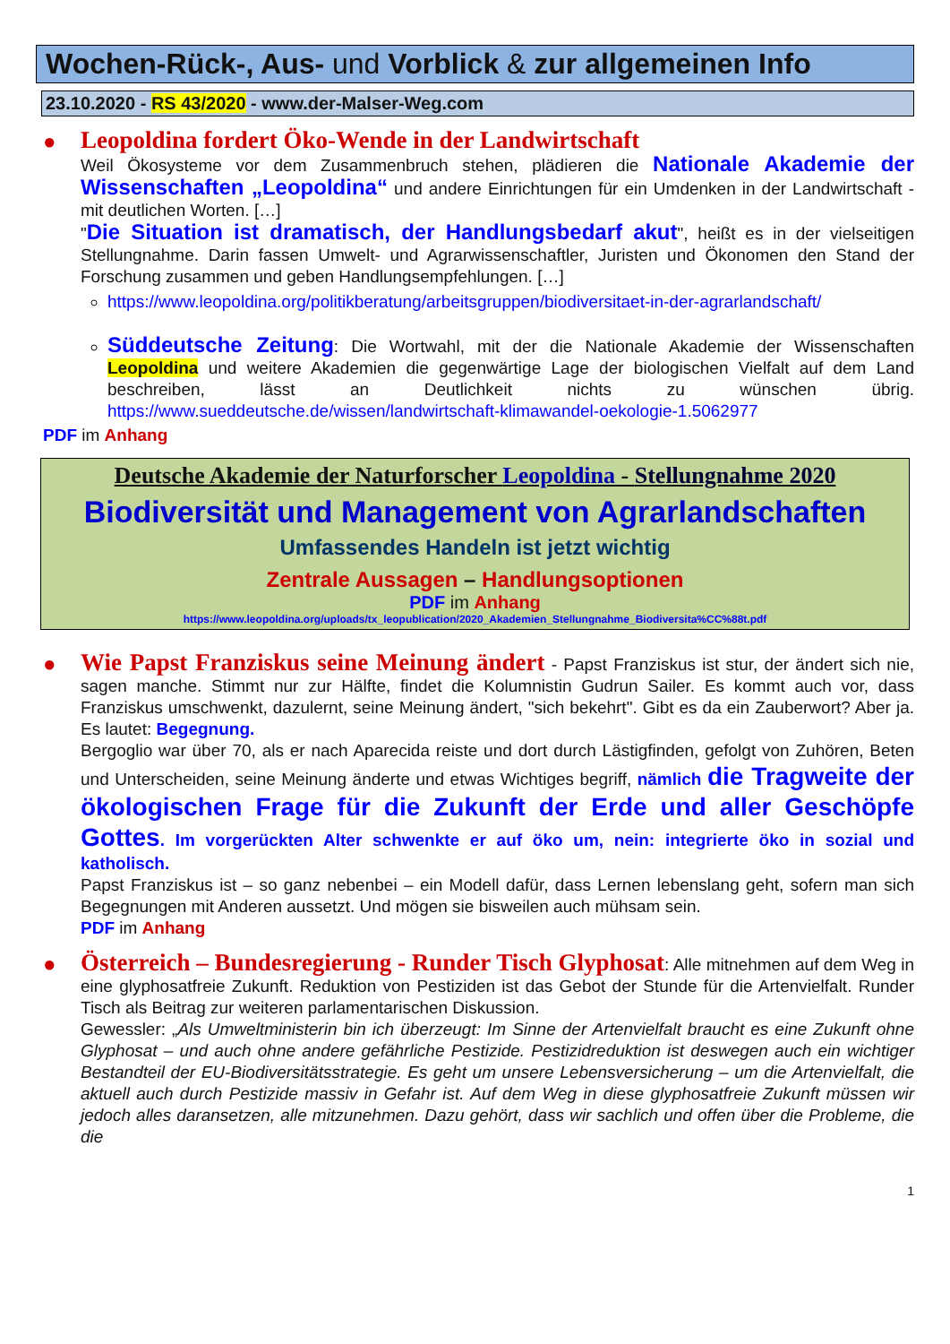Wochen-Rück-, Aus- und Vorblick & zur allgemeinen Info
23.10.2020 - RS 43/2020 - www.der-Malser-Weg.com
●
Leopoldina fordert Öko-Wende in der Landwirtschaft
Weil Ökosysteme vor dem Zusammenbruch stehen, plädieren die Nationale Akademie der Wissenschaften „Leopoldina“ und andere Einrichtungen für ein Umdenken in der Landwirtschaft - mit deutlichen Worten. […]
"Die Situation ist dramatisch, der Handlungsbedarf akut", heißt es in der vielseitigen Stellungnahme. Darin fassen Umwelt- und Agrarwissenschaftler, Juristen und Ökonomen den Stand der Forschung zusammen und geben Handlungsempfehlungen. […]
https://www.leopoldina.org/politikberatung/arbeitsgruppen/biodiversitaet-in-der-agrarlandschaft/
Süddeutsche Zeitung: Die Wortwahl, mit der die Nationale Akademie der Wissenschaften Leopoldina und weitere Akademien die gegenwärtige Lage der biologischen Vielfalt auf dem Land beschreiben, lässt an Deutlichkeit nichts zu wünschen übrig. https://www.sueddeutsche.de/wissen/landwirtschaft-klimawandel-oekologie-1.5062977
PDF im Anhang
Deutsche Akademie der Naturforscher Leopoldina - Stellungnahme 2020
Biodiversität und Management von Agrarlandschaften
Umfassendes Handeln ist jetzt wichtig
Zentrale Aussagen – Handlungsoptionen
PDF im Anhang
https://www.leopoldina.org/uploads/tx_leopublication/2020_Akademien_Stellungnahme_Biodiversita%CC%88t.pdf
●
Wie Papst Franziskus seine Meinung ändert - Papst Franziskus ist stur, der ändert sich nie, sagen manche. Stimmt nur zur Hälfte, findet die Kolumnistin Gudrun Sailer. Es kommt auch vor, dass Franziskus umschwenkt, dazulernt, seine Meinung ändert, "sich bekehrt". Gibt es da ein Zauberwort? Aber ja. Es lautet: Begegnung.
Bergoglio war über 70, als er nach Aparecida reiste und dort durch Lästigfinden, gefolgt von Zuhören, Beten und Unterscheiden, seine Meinung änderte und etwas Wichtiges begriff, nämlich die Tragweite der ökologischen Frage für die Zukunft der Erde und aller Geschöpfe Gottes. Im vorgerückten Alter schwenkte er auf öko um, nein: integrierte öko in sozial und katholisch.
Papst Franziskus ist – so ganz nebenbei – ein Modell dafür, dass Lernen lebenslang geht, sofern man sich Begegnungen mit Anderen aussetzt. Und mögen sie bisweilen auch mühsam sein.
PDF im Anhang
●
Österreich – Bundesregierung - Runder Tisch Glyphosat: Alle mitnehmen auf dem Weg in eine glyphosatfreie Zukunft. Reduktion von Pestiziden ist das Gebot der Stunde für die Artenvielfalt. Runder Tisch als Beitrag zur weiteren parlamentarischen Diskussion.
Gewessler: „Als Umweltministerin bin ich überzeugt: Im Sinne der Artenvielfalt braucht es eine Zukunft ohne Glyphosat – und auch ohne andere gefährliche Pestizide. Pestizidreduktion ist deswegen auch ein wichtiger Bestandteil der EU-Biodiversitätsstrategie. Es geht um unsere Lebensversicherung – um die Artenvielfalt, die aktuell auch durch Pestizide massiv in Gefahr ist. Auf dem Weg in diese glyphosatfreie Zukunft müssen wir jedoch alles daransetzen, alle mitzunehmen. Dazu gehört, dass wir sachlich und offen über die Probleme, die die
1